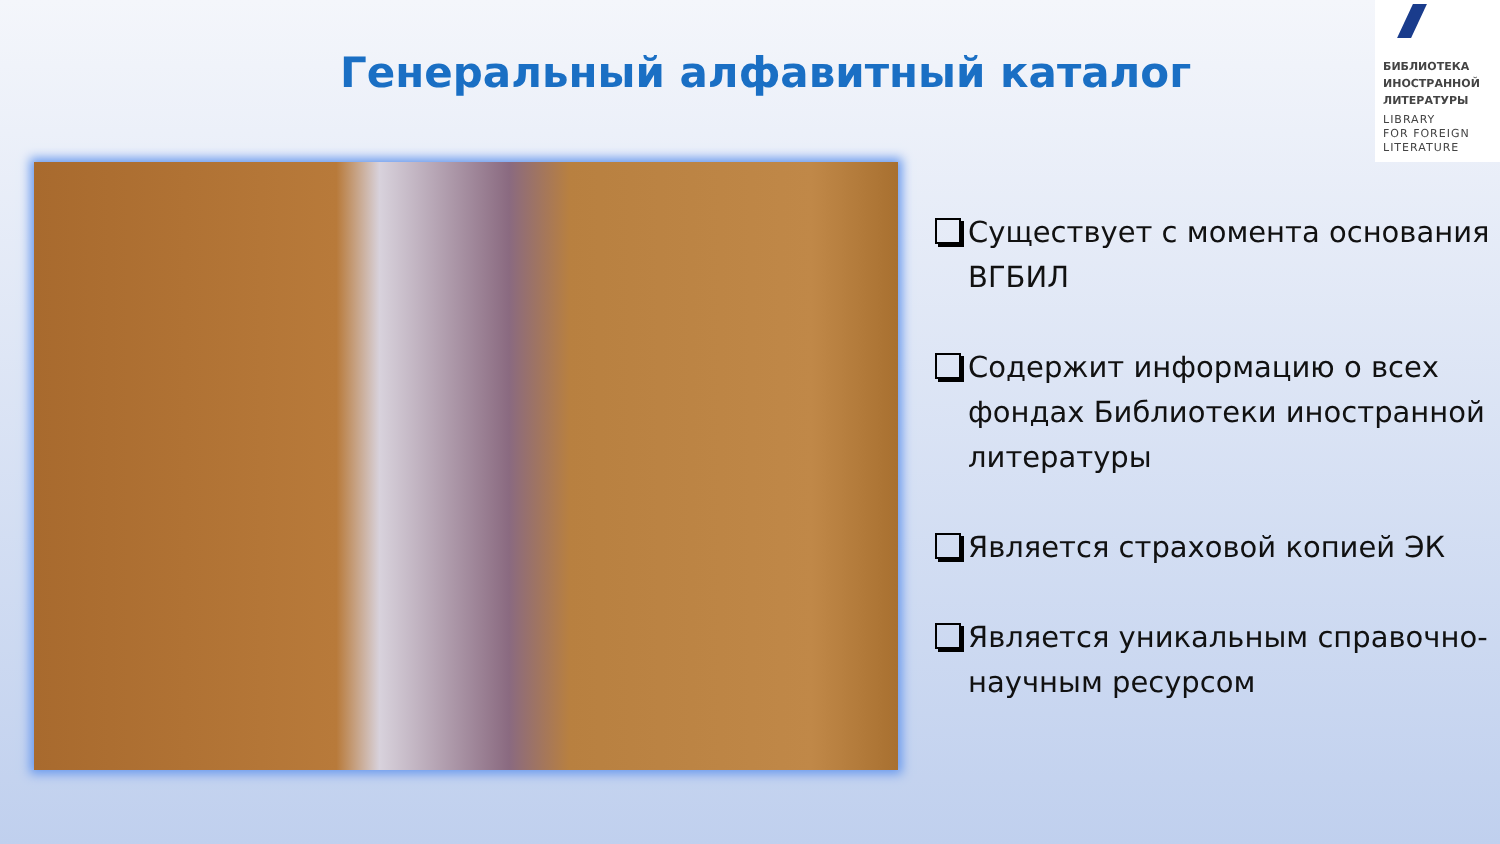Генеральный алфавитный каталог
БИБЛИОТЕКА
ИНОСТРАННОЙ
ЛИТЕРАТУРЫ
LIBRARY
FOR FOREIGN
LITERATURE
Существует с момента основания ВГБИЛ
Содержит информацию о всех фондах Библиотеки иностранной литературы
Является страховой копией ЭК
Является уникальным справочно-научным ресурсом